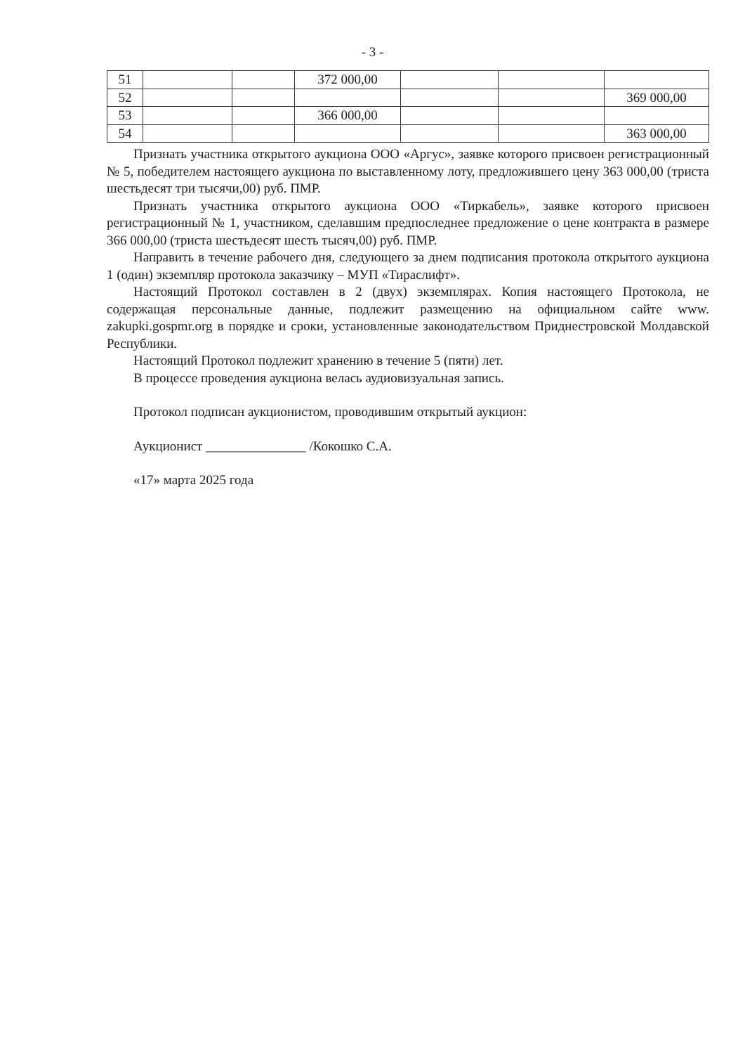- 3 -
| 51 | | | 372 000,00 | | | |
| 52 | | | | | | 369 000,00 |
| 53 | | | 366 000,00 | | | |
| 54 | | | | | | 363 000,00 |
Признать участника открытого аукциона ООО «Аргус», заявке которого присвоен регистрационный № 5, победителем настоящего аукциона по выставленному лоту, предложившего цену 363 000,00 (триста шестьдесят три тысячи,00) руб. ПМР.
Признать участника открытого аукциона ООО «Тиркабель», заявке которого присвоен регистрационный № 1, участником, сделавшим предпоследнее предложение о цене контракта в размере 366 000,00 (триста шестьдесят шесть тысяч,00) руб. ПМР.
Направить в течение рабочего дня, следующего за днем подписания протокола открытого аукциона 1 (один) экземпляр протокола заказчику – МУП «Тираслифт».
Настоящий Протокол составлен в 2 (двух) экземплярах. Копия настоящего Протокола, не содержащая персональные данные, подлежит размещению на официальном сайте www. zakupki.gospmr.org в порядке и сроки, установленные законодательством Приднестровской Молдавской Республики.
Настоящий Протокол подлежит хранению в течение 5 (пяти) лет.
В процессе проведения аукциона велась аудиовизуальная запись.
Протокол подписан аукционистом, проводившим открытый аукцион:
Аукционист _______________ /Кокошко С.А.
«17» марта 2025 года